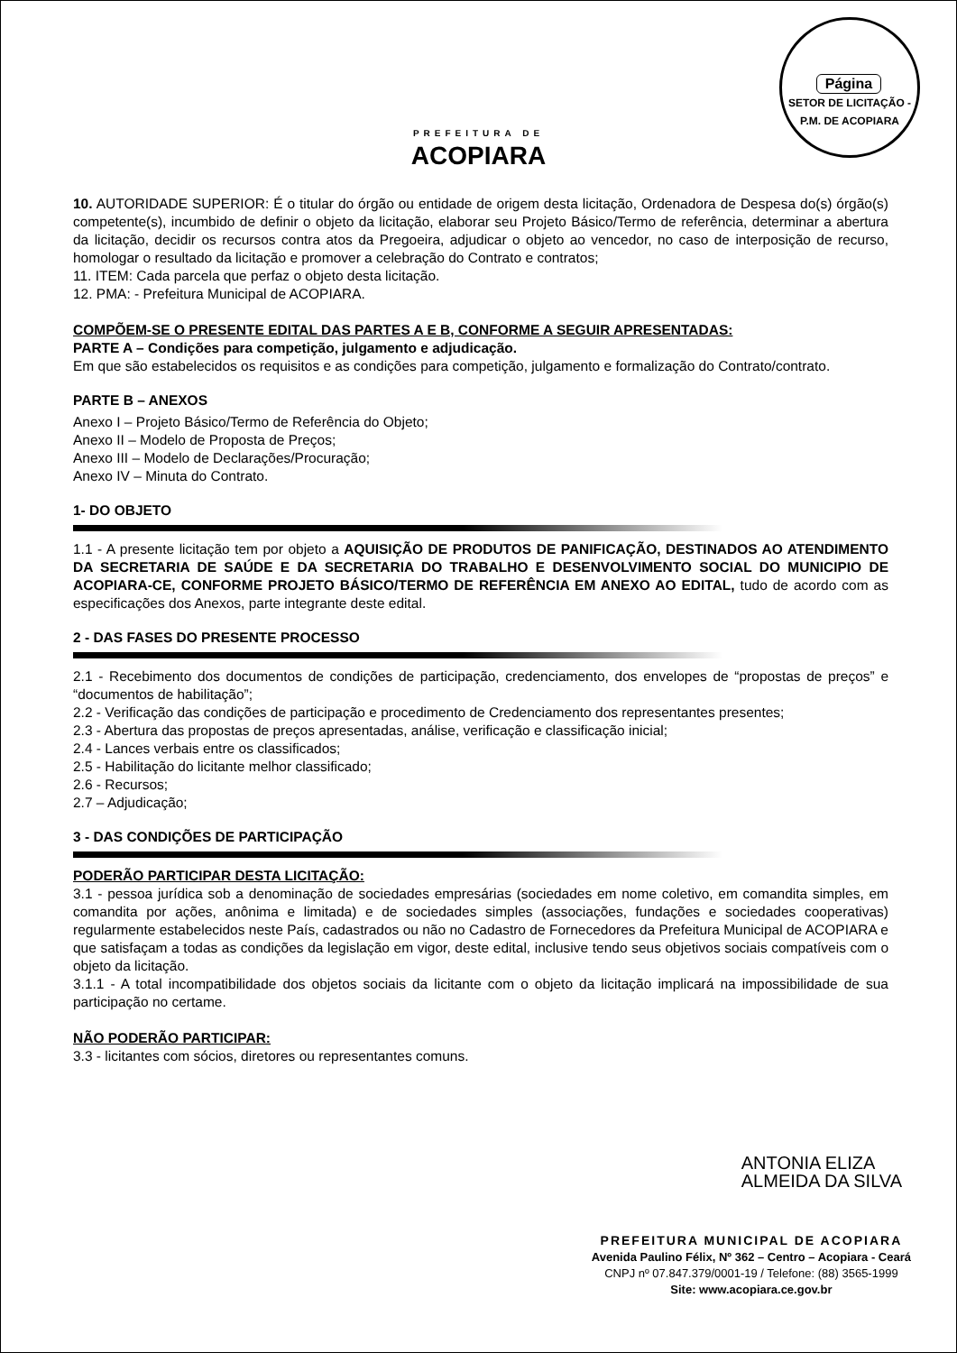Página
SETOR DE LICITAÇÃO - P.M. DE ACOPIARA
PREFEITURA DE
ACOPIARA
10. AUTORIDADE SUPERIOR: É o titular do órgão ou entidade de origem desta licitação, Ordenadora de Despesa do(s) órgão(s) competente(s), incumbido de definir o objeto da licitação, elaborar seu Projeto Básico/Termo de referência, determinar a abertura da licitação, decidir os recursos contra atos da Pregoeira, adjudicar o objeto ao vencedor, no caso de interposição de recurso, homologar o resultado da licitação e promover a celebração do Contrato e contratos;
11. ITEM: Cada parcela que perfaz o objeto desta licitação.
12. PMA: - Prefeitura Municipal de ACOPIARA.
COMPÕEM-SE O PRESENTE EDITAL DAS PARTES A E B, CONFORME A SEGUIR APRESENTADAS:
PARTE A – Condições para competição, julgamento e adjudicação.
Em que são estabelecidos os requisitos e as condições para competição, julgamento e formalização do Contrato/contrato.
PARTE B – ANEXOS
Anexo I – Projeto Básico/Termo de Referência do Objeto;
Anexo II – Modelo de Proposta de Preços;
Anexo III – Modelo de Declarações/Procuração;
Anexo IV – Minuta do Contrato.
1- DO OBJETO
1.1 - A presente licitação tem por objeto a AQUISIÇÃO DE PRODUTOS DE PANIFICAÇÃO, DESTINADOS AO ATENDIMENTO DA SECRETARIA DE SAÚDE E DA SECRETARIA DO TRABALHO E DESENVOLVIMENTO SOCIAL DO MUNICIPIO DE ACOPIARA-CE, CONFORME PROJETO BÁSICO/TERMO DE REFERÊNCIA EM ANEXO AO EDITAL, tudo de acordo com as especificações dos Anexos, parte integrante deste edital.
2 - DAS FASES DO PRESENTE PROCESSO
2.1 - Recebimento dos documentos de condições de participação, credenciamento, dos envelopes de “propostas de preços” e “documentos de habilitação”;
2.2 - Verificação das condições de participação e procedimento de Credenciamento dos representantes presentes;
2.3 - Abertura das propostas de preços apresentadas, análise, verificação e classificação inicial;
2.4 - Lances verbais entre os classificados;
2.5 - Habilitação do licitante melhor classificado;
2.6 - Recursos;
2.7 – Adjudicação;
3 - DAS CONDIÇÕES DE PARTICIPAÇÃO
PODERÃO PARTICIPAR DESTA LICITAÇÃO:
3.1 - pessoa jurídica sob a denominação de sociedades empresárias (sociedades em nome coletivo, em comandita simples, em comandita por ações, anônima e limitada) e de sociedades simples (associações, fundações e sociedades cooperativas) regularmente estabelecidos neste País, cadastrados ou não no Cadastro de Fornecedores da Prefeitura Municipal de ACOPIARA e que satisfaçam a todas as condições da legislação em vigor, deste edital, inclusive tendo seus objetivos sociais compatíveis com o objeto da licitação.
3.1.1 - A total incompatibilidade dos objetos sociais da licitante com o objeto da licitação implicará na impossibilidade de sua participação no certame.
NÃO PODERÃO PARTICIPAR:
3.3 - licitantes com sócios, diretores ou representantes comuns.
ANTONIA ELIZA
ALMEIDA DA SILVA
PREFEITURA MUNICIPAL DE ACOPIARA
Avenida Paulino Félix, Nº 362 – Centro – Acopiara - Ceará
CNPJ nº 07.847.379/0001-19 / Telefone: (88) 3565-1999
Site: www.acopiara.ce.gov.br